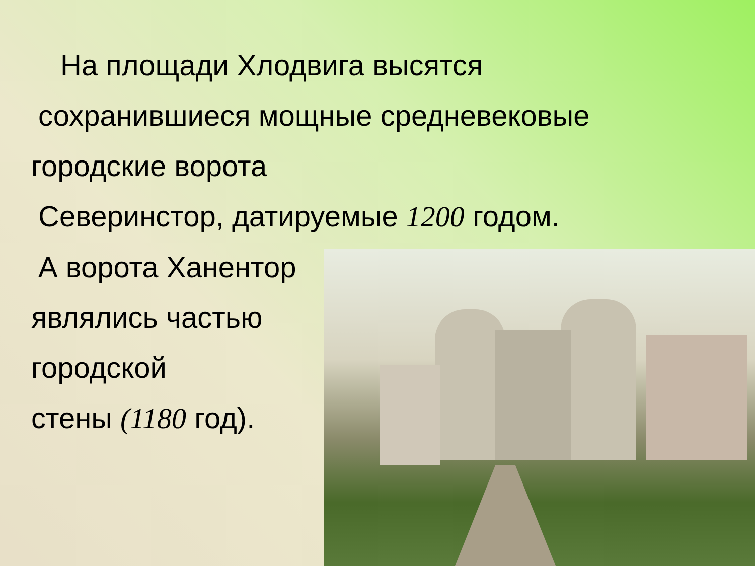На площади Хлодвига высятся
сохранившиеся мощные средневековые
городские ворота
Северинстор, датируемые 1200 годом.
А ворота Ханентор
являлись частью
городской
стены (1180 год).